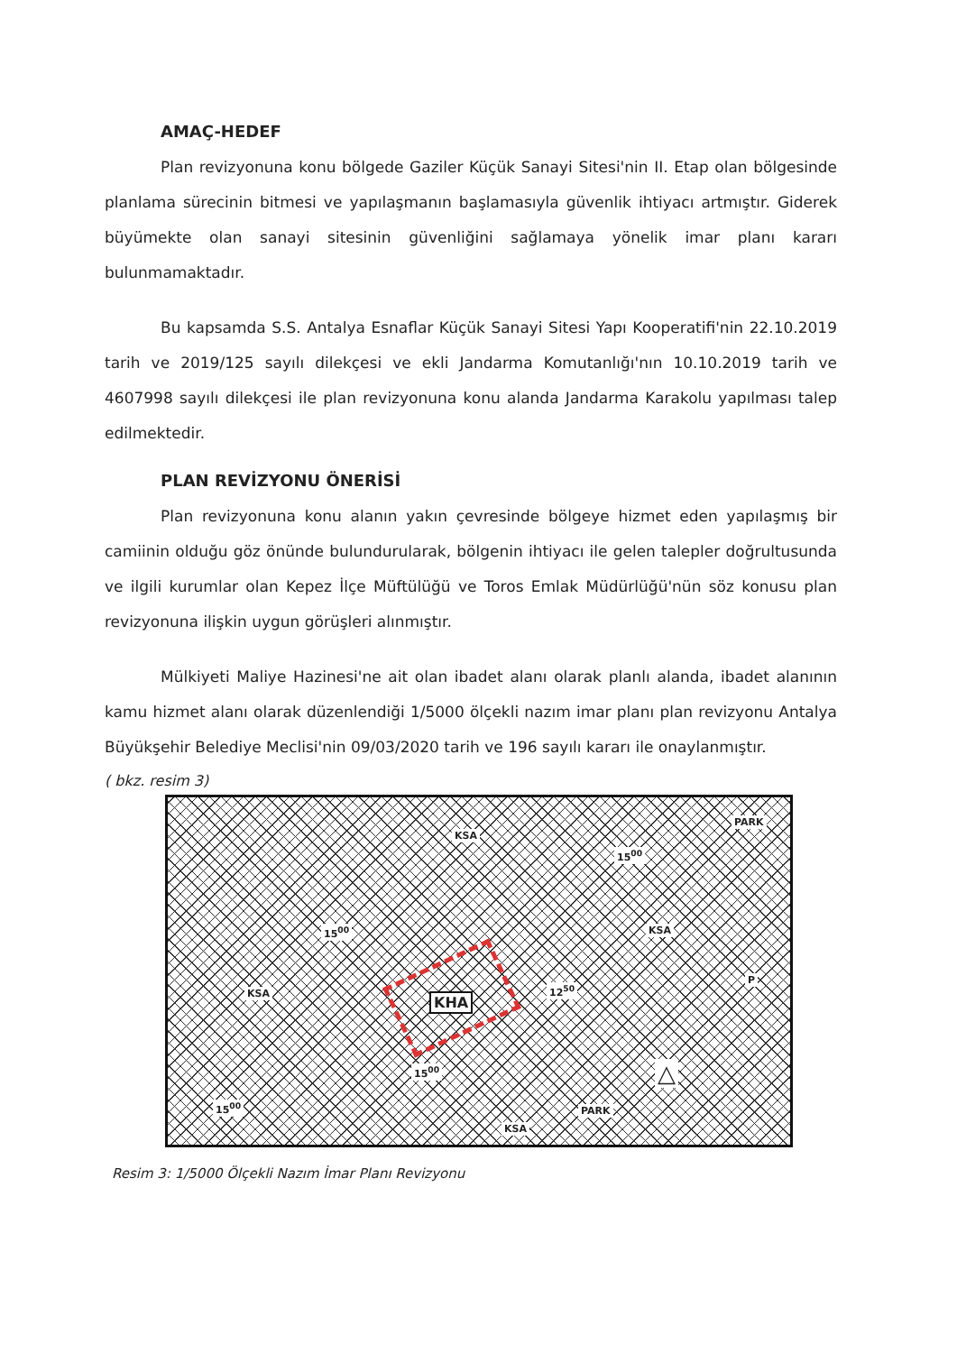AMAÇ-HEDEF
Plan revizyonuna konu bölgede Gaziler Küçük Sanayi Sitesi'nin II. Etap olan bölgesinde planlama sürecinin bitmesi ve yapılaşmanın başlamasıyla güvenlik ihtiyacı artmıştır. Giderek büyümekte olan sanayi sitesinin güvenliğini sağlamaya yönelik imar planı kararı bulunmamaktadır.
Bu kapsamda S.S. Antalya Esnaflar Küçük Sanayi Sitesi Yapı Kooperatifi'nin 22.10.2019 tarih ve 2019/125 sayılı dilekçesi ve ekli Jandarma Komutanlığı'nın 10.10.2019 tarih ve 4607998 sayılı dilekçesi ile plan revizyonuna konu alanda Jandarma Karakolu yapılması talep edilmektedir.
PLAN REVİZYONU ÖNERİSİ
Plan revizyonuna konu alanın yakın çevresinde bölgeye hizmet eden yapılaşmış bir camiinin olduğu göz önünde bulundurularak, bölgenin ihtiyacı ile gelen talepler doğrultusunda ve ilgili kurumlar olan Kepez İlçe Müftülüğü ve Toros Emlak Müdürlüğü'nün söz konusu plan revizyonuna ilişkin uygun görüşleri alınmıştır.
Mülkiyeti Maliye Hazinesi'ne ait olan ibadet alanı olarak planlı alanda, ibadet alanının kamu hizmet alanı olarak düzenlendiği 1/5000 ölçekli nazım imar planı plan revizyonu Antalya Büyükşehir Belediye Meclisi'nin 09/03/2020 tarih ve 196 sayılı kararı ile onaylanmıştır.
( bkz. resim 3)
KSA
PARK
15<sup>00</sup>
15<sup>00</sup> KSA
P
KSA 12<sup>50</sup>
KHA
15<sup>00</sup>
15<sup>00</sup> PARK
KSA
△
Resim 3: 1/5000 Ölçekli Nazım İmar Planı Revizyonu